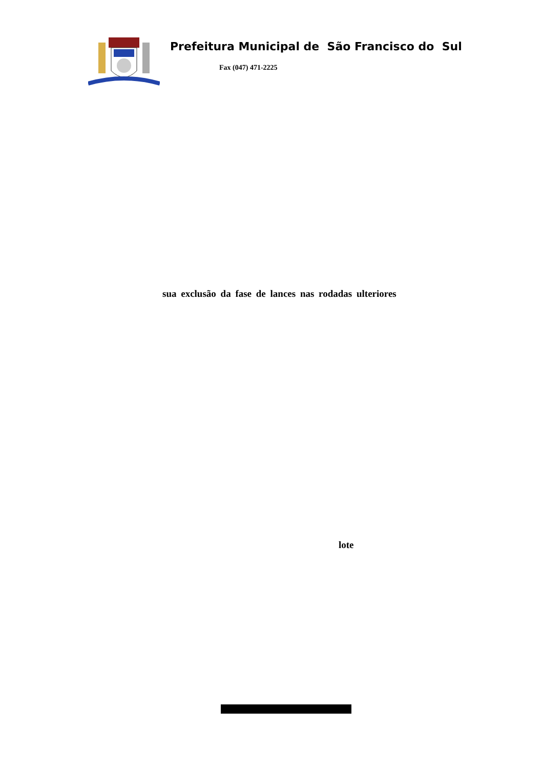Prefeitura Municipal de São Francisco do Sul
Fax (047) 471-2225
sua exclusão da fase de lances nas rodadas ulteriores
lote